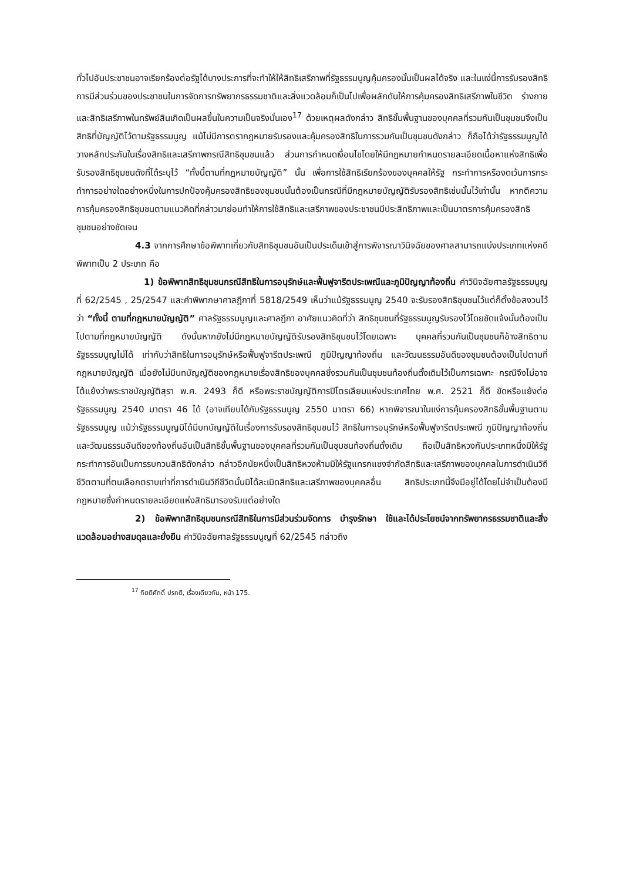ทั่วไปอันประชาชนอาจเรียกร้องต่อรัฐได้บางประการที่จะทำให้ให้สิทธิเสรีภาพที่รัฐธรรมนูญคุ้มครองนั้นเป็นผลได้จริง และในแง่นี้การรับรองสิทธิการมีส่วนร่วมของประชาชนในการจัดการทรัพยากรธรรมชาติและสิ่งแวดล้อมก็เป็นไปเพื่อผลักดันให้การคุ้มครองสิทธิเสรีภาพในชีวิต ร่างกาย และสิทธิเสรีภาพในทรัพย์สินเกิดเป็นผลขึ้นในความเป็นจริงนั่นเอง<sup>17</sup> ด้วยเหตุผลดังกล่าว สิทธิขั้นพื้นฐานของบุคคลที่รวมกันเป็นชุมชนจึงเป็นสิทธิที่บัญญัติไว้ตามรัฐธรรมนูญ แม้ไม่มีการตรากฎหมายรับรองและคุ้มครองสิทธิในการรวมกันเป็นชุมชนดังกล่าว ก็ถือได้ว่ารัฐธรรมนูญได้วางหลักประกันในเรื่องสิทธิและเสรีภาพกรณีสิทธิชุมชนแล้ว ส่วนการกำหนดเงื่อนไขโดยให้มีกฎหมายกำหนดรายละเอียดเนื้อหาแห่งสิทธิเพื่อรับรองสิทธิชุมชนดังที่ได้ระบุไว้ “ทั้งนี้ตามที่กฎหมายบัญญัติ” นั้น เพื่อการใช้สิทธิเรียกร้องของบุคคลให้รัฐ กระทำการหรืองดเว้นการกระทำการอย่างใดอย่างหนึ่งในการปกป้องคุ้มครองสิทธิของชุมชนนั้นต้องเป็นกรณีที่มีกฎหมายบัญญัติรับรองสิทธิเช่นนั้นไว้เท่านั้น หากตีความการคุ้มครองสิทธิชุมชนตามแนวคิดที่กล่าวมาย่อมทำให้การใช้สิทธิและเสรีภาพของประชาชนมีประสิทธิภาพและเป็นมาตรการคุ้มครองสิทธิชุมชนอย่างชัดเจน
4.3 จากการศึกษาข้อพิพาทเกี่ยวกับสิทธิชุมชนอันเป็นประเด็นเข้าสู่การพิจารณาวินิจฉัยของศาลสามารถแบ่งประเภทแห่งคดีพิพาทเป็น 2 ประเภท คือ
1) ข้อพิพาทสิทธิชุมชนกรณีสิทธิในการอนุรักษ์และฟื้นฟูจารีตประเพณีและภูมิปัญญาท้องถิ่น คำวินิจฉัยศาลรัฐธรรมนูญที่ 62/2545 , 25/2547 และคำพิพากษาศาลฎีกาที่ 5818/2549 เห็นว่าแม้รัฐธรรมนูญ 2540 จะรับรองสิทธิชุมชนไว้แต่ก็ตั้งข้อสงวนไว้ว่า “ทั้งนี้ ตามที่กฎหมายบัญญัติ” ศาลรัฐธรรมนูญและศาลฎีกา อาศัยแนวคิดที่ว่า สิทธิชุมชนที่รัฐธรรมนูญรับรองไว้โดยชัดแจ้งนั้นต้องเป็นไปตามที่กฎหมายบัญญัติ ดังนั้นหากยังไม่มีกฎหมายบัญญัติรับรองสิทธิชุมชนไว้โดยเฉพาะ บุคคลที่รวมกันเป็นชุมชนก็อ้างสิทธิตามรัฐธรรมนูญไม่ได้ เท่ากับว่าสิทธิในการอนุรักษ์หรือฟื้นฟูจารีตประเพณี ภูมิปัญญาท้องถิ่น และวัฒนธรรมอันดีของชุมชนต้องเป็นไปตามที่กฎหมายบัญญัติ เมื่อยังไม่มีบทบัญญัติของกฎหมายเรื่องสิทธิของบุคคลซึ่งรวมกันเป็นชุมชนท้องถิ่นดั้งเดิมไว้เป็นการเฉพาะ กรณีจึงไม่อาจโต้แย้งว่าพระราชบัญญัติสุรา พ.ศ. 2493 ก็ดี หรือพระราชบัญญัติการปิโตรเลียมแห่งประเทศไทย พ.ศ. 2521 ก็ดี ขัดหรือแย้งต่อรัฐธรรมนูญ 2540 มาตรา 46 ได้ (อาจเทียบได้กับรัฐธรรมนูญ 2550 มาตรา 66) หากพิจารณาในแง่การคุ้มครองสิทธิขั้นพื้นฐานตามรัฐธรรมนูญ แม้ว่ารัฐธรรมนูญมิได้มีบทบัญญัติในเรื่องการรับรองสิทธิชุมชนไว้ สิทธิในการอนุรักษ์หรือฟื้นฟูจารีตประเพณี ภูมิปัญญาท้องถิ่น และวัฒนธรรมอันดีของท้องถิ่นอันเป็นสิทธิขั้นพื้นฐานของบุคคลที่รวมกันเป็นชุมชนท้องถิ่นดั้งเดิม ถือเป็นสิทธิหวงกันประเภทหนึ่งมิให้รัฐกระทำการอันเป็นการรบกวนสิทธิดังกล่าว กล่าวอีกนัยหนึ่งเป็นสิทธิหวงห้ามมิให้รัฐแทรกแซงจำกัดสิทธิและเสรีภาพของบุคคลในการดำเนินวิถีชีวิตตามที่ตนเลือกตราบเท่าที่การดำเนินวิถีชีวิตนั้นมิได้ละเมิดสิทธิและเสรีภาพของบุคคลอื่น สิทธิประเภทนี้จึงมีอยู่ได้โดยไม่จำเป็นต้องมีกฎหมายซึ่งกำหนดรายละเอียดแห่งสิทธิมารองรับแต่อย่างใด
2) ข้อพิพาทสิทธิชุมชนกรณีสิทธิในการมีส่วนร่วมจัดการ บำรุงรักษา ใช้และได้ประโยชน์จากทรัพยากรธรรมชาติและสิ่งแวดล้อมอย่างสมดุลและยั่งยืน คำวินิจฉัยศาลรัฐธรรมนูญที่ 62/2545 กล่าวถึง
<sup>17</sup> กิตติศักดิ์ ปรกติ, เรื่องเดียวกัน, หน้า 175.